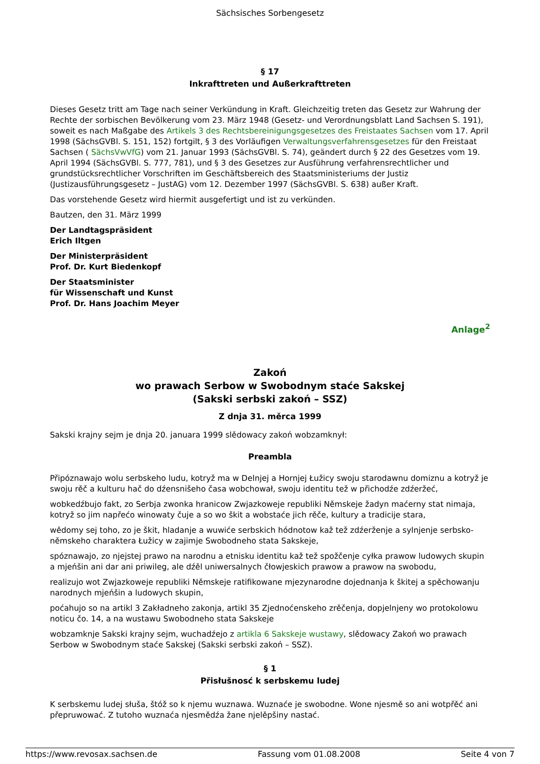Sächsisches Sorbengesetz
§ 17
Inkrafttreten und Außerkrafttreten
Dieses Gesetz tritt am Tage nach seiner Verkündung in Kraft. Gleichzeitig treten das Gesetz zur Wahrung der Rechte der sorbischen Bevölkerung vom 23. März 1948 (Gesetz- und Verordnungsblatt Land Sachsen S. 191), soweit es nach Maßgabe des Artikels 3 des Rechtsbereinigungsgesetzes des Freistaates Sachsen vom 17. April 1998 (SächsGVBl. S. 151, 152) fortgilt, § 3 des Vorläufigen Verwaltungsverfahrensgesetzes für den Freistaat Sachsen ( SächsVwVfG) vom 21. Januar 1993 (SächsGVBl. S. 74), geändert durch § 22 des Gesetzes vom 19. April 1994 (SächsGVBl. S. 777, 781), und § 3 des Gesetzes zur Ausführung verfahrensrechtlicher und grundstücksrechtlicher Vorschriften im Geschäftsbereich des Staatsministeriums der Justiz (Justizausführungsgesetz – JustAG) vom 12. Dezember 1997 (SächsGVBl. S. 638) außer Kraft.
Das vorstehende Gesetz wird hiermit ausgefertigt und ist zu verkünden.
Bautzen, den 31. März 1999
Der Landtagspräsident
Erich Iltgen
Der Ministerpräsident
Prof. Dr. Kurt Biedenkopf
Der Staatsminister
für Wissenschaft und Kunst
Prof. Dr. Hans Joachim Meyer
Anlage<sup>2</sup>
Zakoń
wo prawach Serbow w Swobodnym staće Sakskej
(Sakski serbski zakoń – SSZ)
Z dnja 31. měrca 1999
Sakski krajny sejm je dnja 20. januara 1999 slědowacy zakoń wobzamknył:
Preambla
Připóznawajo wolu serbskeho ludu, kotryž ma w Delnjej a Hornjej Łužicy swoju starodawnu domiznu a kotryž je swoju rěč a kulturu hač do dźensnišeho časa wobchował, swoju identitu tež w přichodźe zdźeržeć,
wobkedźbujo fakt, zo Serbja zwonka hranicow Zwjazkoweje republiki Němskeje žadyn maćerny stat nimaja, kotryž so jim napřećo winowaty čuje a so wo škit a wobstaće jich rěče, kultury a tradicije stara,
wědomy sej toho, zo je škit, hladanje a wuwiće serbskich hódnotow kaž tež zdźerženje a sylnjenje serbsko-němskeho charaktera Łužicy w zajimje Swobodneho stata Sakskeje,
spóznawajo, zo njejstej prawo na narodnu a etnisku identitu kaž tež spožčenje cyłka prawow ludowych skupin a mjeńšin ani dar ani priwileg, ale dźěl uniwersalnych čłowjeskich prawow a prawow na swobodu,
realizujo wot Zwjazkoweje republiki Němskeje ratifikowane mjezynarodne dojednanja k škitej a spěchowanju narodnych mjeńšin a ludowych skupin,
poćahujo so na artikl 3 Zakładneho zakonja, artikl 35 Zjednoćenskeho zrěčenja, dopjelnjeny wo protokolowu noticu čo. 14, a na wustawu Swobodneho stata Sakskeje
wobzamknje Sakski krajny sejm, wuchadźejo z artikla 6 Sakskeje wustawy, slědowacy Zakoń wo prawach Serbow w Swobodnym staće Sakskej (Sakski serbski zakoń – SSZ).
§ 1
Přisłušnosć k serbskemu ludej
K serbskemu ludej słuša, štóž so k njemu wuznawa. Wuznaće je swobodne. Wone njesmě so ani wotpřěć ani přepruwować. Z tutoho wuznaća njesmědźa žane njelěpšiny nastać.
https://www.revosax.sachsen.de Fassung vom 01.08.2008 Seite 4 von 7